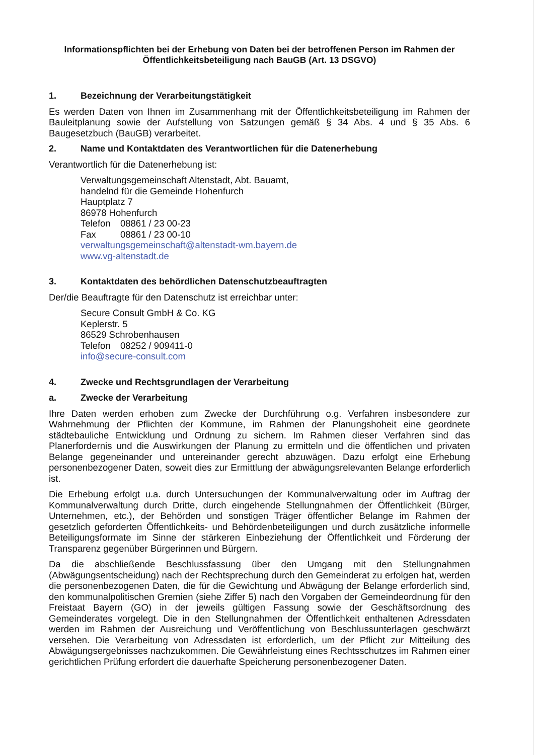Informationspflichten bei der Erhebung von Daten bei der betroffenen Person im Rahmen der Öffentlichkeitsbeteiligung nach BauGB (Art. 13 DSGVO)
1. Bezeichnung der Verarbeitungstätigkeit
Es werden Daten von Ihnen im Zusammenhang mit der Öffentlichkeitsbeteiligung im Rahmen der Bauleitplanung sowie der Aufstellung von Satzungen gemäß § 34 Abs. 4 und § 35 Abs. 6 Baugesetzbuch (BauGB) verarbeitet.
2. Name und Kontaktdaten des Verantwortlichen für die Datenerhebung
Verantwortlich für die Datenerhebung ist:
Verwaltungsgemeinschaft Altenstadt, Abt. Bauamt,
handelnd für die Gemeinde Hohenfurch
Hauptplatz 7
86978 Hohenfurch
Telefon 08861 / 23 00-23
Fax 08861 / 23 00-10
verwaltungsgemeinschaft@altenstadt-wm.bayern.de
www.vg-altenstadt.de
3. Kontaktdaten des behördlichen Datenschutzbeauftragten
Der/die Beauftragte für den Datenschutz ist erreichbar unter:
Secure Consult GmbH & Co. KG
Keplerstr. 5
86529 Schrobenhausen
Telefon 08252 / 909411-0
info@secure-consult.com
4. Zwecke und Rechtsgrundlagen der Verarbeitung
a. Zwecke der Verarbeitung
Ihre Daten werden erhoben zum Zwecke der Durchführung o.g. Verfahren insbesondere zur Wahrnehmung der Pflichten der Kommune, im Rahmen der Planungshoheit eine geordnete städtebauliche Entwicklung und Ordnung zu sichern. Im Rahmen dieser Verfahren sind das Planerfordernis und die Auswirkungen der Planung zu ermitteln und die öffentlichen und privaten Belange gegeneinander und untereinander gerecht abzuwägen. Dazu erfolgt eine Erhebung personenbezogener Daten, soweit dies zur Ermittlung der abwägungsrelevanten Belange erforderlich ist.
Die Erhebung erfolgt u.a. durch Untersuchungen der Kommunalverwaltung oder im Auftrag der Kommunalverwaltung durch Dritte, durch eingehende Stellungnahmen der Öffentlichkeit (Bürger, Unternehmen, etc.), der Behörden und sonstigen Träger öffentlicher Belange im Rahmen der gesetzlich geforderten Öffentlichkeits- und Behördenbeteiligungen und durch zusätzliche informelle Beteiligungsformate im Sinne der stärkeren Einbeziehung der Öffentlichkeit und Förderung der Transparenz gegenüber Bürgerinnen und Bürgern.
Da die abschließende Beschlussfassung über den Umgang mit den Stellungnahmen (Abwägungsentscheidung) nach der Rechtsprechung durch den Gemeinderat zu erfolgen hat, werden die personenbezogenen Daten, die für die Gewichtung und Abwägung der Belange erforderlich sind, den kommunalpolitischen Gremien (siehe Ziffer 5) nach den Vorgaben der Gemeindeordnung für den Freistaat Bayern (GO) in der jeweils gültigen Fassung sowie der Geschäftsordnung des Gemeinderates vorgelegt. Die in den Stellungnahmen der Öffentlichkeit enthaltenen Adressdaten werden im Rahmen der Ausreichung und Veröffentlichung von Beschlussunterlagen geschwärzt versehen. Die Verarbeitung von Adressdaten ist erforderlich, um der Pflicht zur Mitteilung des Abwägungsergebnisses nachzukommen. Die Gewährleistung eines Rechtsschutzes im Rahmen einer gerichtlichen Prüfung erfordert die dauerhafte Speicherung personenbezogener Daten.